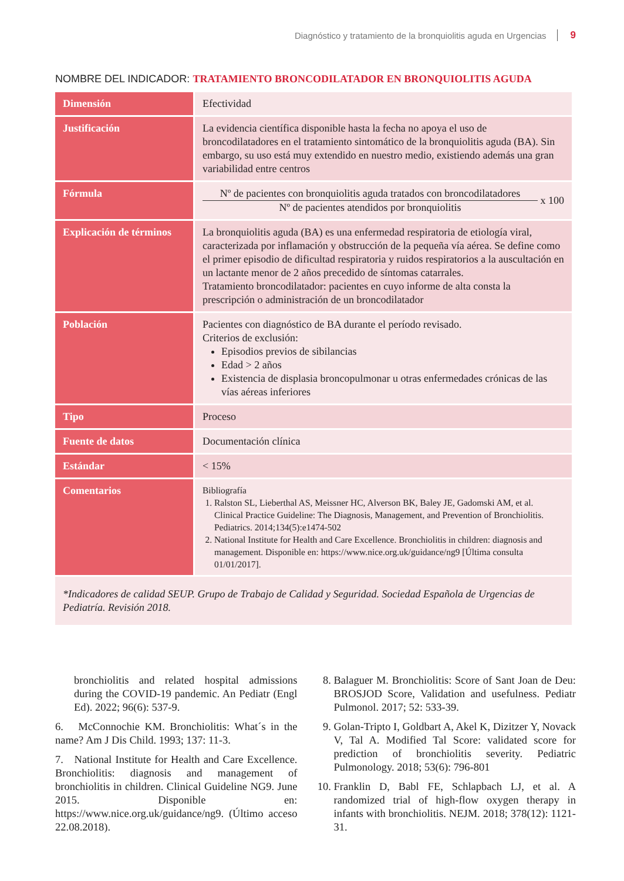Diagnóstico y tratamiento de la bronquiolitis aguda en Urgencias 9
NOMBRE DEL INDICADOR: TRATAMIENTO BRONCODILATADOR EN BRONQUIOLITIS AGUDA
| Dimensión | Efectividad |
| Justificación | La evidencia científica disponible hasta la fecha no apoya el uso de broncodilatadores en el tratamiento sintomático de la bronquiolitis aguda (BA). Sin embargo, su uso está muy extendido en nuestro medio, existiendo además una gran variabilidad entre centros |
| Fórmula | Nº de pacientes con bronquiolitis aguda tratados con broncodilatadores Nº de pacientes atendidos por bronquiolitis x 100 |
| Explicación de términos | La bronquiolitis aguda (BA) es una enfermedad respiratoria de etiología viral, caracterizada por inflamación y obstrucción de la pequeña vía aérea. Se define como el primer episodio de dificultad respiratoria y ruidos respiratorios a la auscultación en un lactante menor de 2 años precedido de síntomas catarrales. Tratamiento broncodilatador: pacientes en cuyo informe de alta consta la prescripción o administración de un broncodilatador |
| Población | Pacientes con diagnóstico de BA durante el período revisado. Criterios de exclusión: Episodios previos de sibilancias Edad > 2 años Existencia de displasia broncopulmonar u otras enfermedades crónicas de las vías aéreas inferiores |
| Tipo | Proceso |
| Fuente de datos | Documentación clínica |
| Estándar | < 15% |
| Comentarios | Bibliografía 1. Ralston SL, Lieberthal AS, Meissner HC, Alverson BK, Baley JE, Gadomski AM, et al. Clinical Practice Guideline: The Diagnosis, Management, and Prevention of Bronchiolitis. Pediatrics. 2014;134(5):e1474-502 2. National Institute for Health and Care Excellence. Bronchiolitis in children: diagnosis and management. Disponible en: https://www.nice.org.uk/guidance/ng9 [Última consulta 01/01/2017]. |
| *Indicadores de calidad SEUP. Grupo de Trabajo de Calidad y Seguridad. Sociedad Española de Urgencias de Pediatría. Revisión 2018. | |
bronchiolitis and related hospital admissions during the COVID-19 pandemic. An Pediatr (Engl Ed). 2022; 96(6): 537-9.
6. McConnochie KM. Bronchiolitis: What´s in the name? Am J Dis Child. 1993; 137: 11-3.
7. National Institute for Health and Care Excellence. Bronchiolitis: diagnosis and management of bronchiolitis in children. Clinical Guideline NG9. June 2015. Disponible en: https://www.nice.org.uk/guidance/ng9. (Último acceso 22.08.2018).
8. Balaguer M. Bronchiolitis: Score of Sant Joan de Deu: BROSJOD Score, Validation and usefulness. Pediatr Pulmonol. 2017; 52: 533-39.
9. Golan-Tripto I, Goldbart A, Akel K, Dizitzer Y, Novack V, Tal A. Modified Tal Score: validated score for prediction of bronchiolitis severity. Pediatric Pulmonology. 2018; 53(6): 796-801
10. Franklin D, Babl FE, Schlapbach LJ, et al. A randomized trial of high-flow oxygen therapy in infants with bronchiolitis. NEJM. 2018; 378(12): 1121-31.